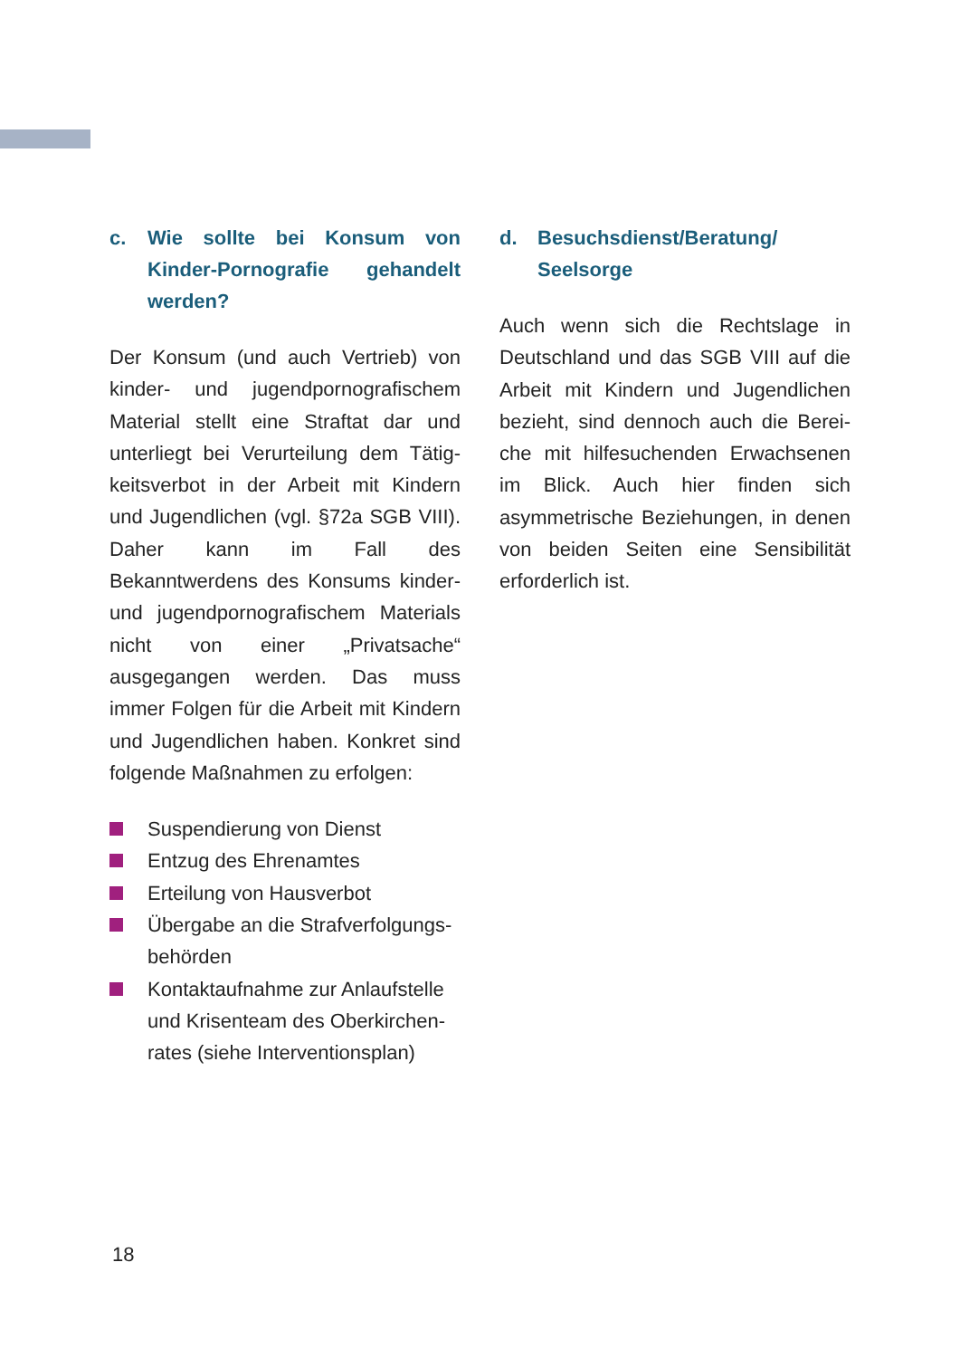c. Wie sollte bei Konsum von Kinder-Pornografie gehandelt werden?
Der Konsum (und auch Vertrieb) von kinder- und jugendpornografischem Material stellt eine Straftat dar und unterliegt bei Verurteilung dem Tätig­keitsverbot in der Arbeit mit Kindern und Jugendlichen (vgl. §72a SGB VIII). Daher kann im Fall des Bekanntwerdens des Konsums kinder- und jugendpor­nografischem Materials nicht von einer „Privatsache“ ausgegangen werden. Das muss immer Folgen für die Arbeit mit Kindern und Jugendlichen haben. Konkret sind folgende Maßnahmen zu erfolgen:
Suspendierung von Dienst
Entzug des Ehrenamtes
Erteilung von Hausverbot
Übergabe an die Strafverfolgungs­behörden
Kontaktaufnahme zur Anlaufstelle und Krisenteam des Oberkirchen­rates (siehe Interventionsplan)
d. Besuchsdienst/Beratung/ Seelsorge
Auch wenn sich die Rechtslage in Deutschland und das SGB VIII auf die Arbeit mit Kindern und Jugendlichen bezieht, sind dennoch auch die Berei­che mit hilfesuchenden Erwachsenen im Blick. Auch hier finden sich asymmetri­sche Beziehungen, in denen von beiden Seiten eine Sensibilität erforderlich ist.
18